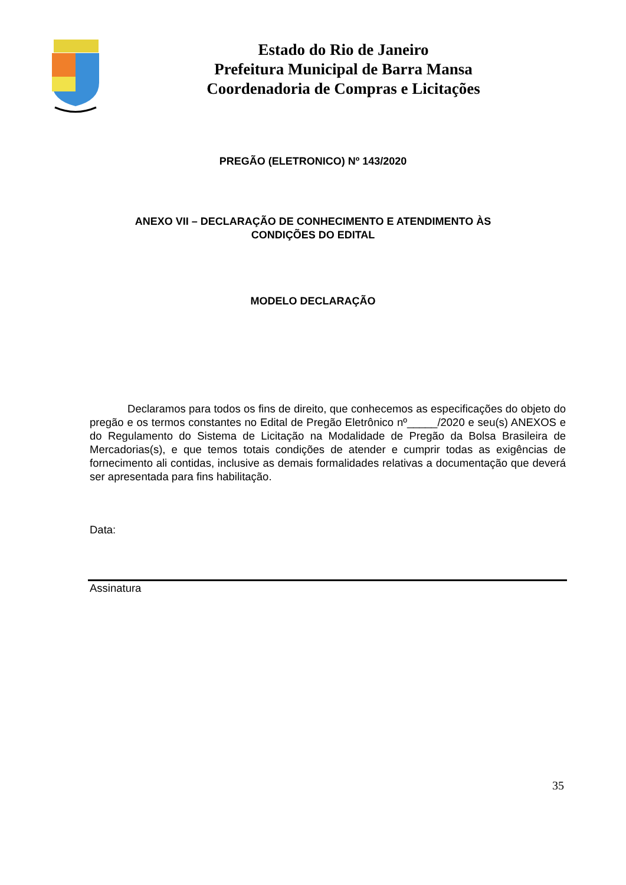Estado do Rio de Janeiro
Prefeitura Municipal de Barra Mansa
Coordenadoria de Compras e Licitações
PREGÃO (ELETRONICO) Nº 143/2020
ANEXO VII – DECLARAÇÃO DE CONHECIMENTO E ATENDIMENTO ÀS
CONDIÇÕES DO EDITAL
MODELO DECLARAÇÃO
Declaramos para todos os fins de direito, que conhecemos as especificações do objeto do pregão e os termos constantes no Edital de Pregão Eletrônico nº_____/2020 e seu(s) ANEXOS e do Regulamento do Sistema de Licitação na Modalidade de Pregão da Bolsa Brasileira de Mercadorias(s), e que temos totais condições de atender e cumprir todas as exigências de fornecimento ali contidas, inclusive as demais formalidades relativas a documentação que deverá ser apresentada para fins habilitação.
Data:
Assinatura
35